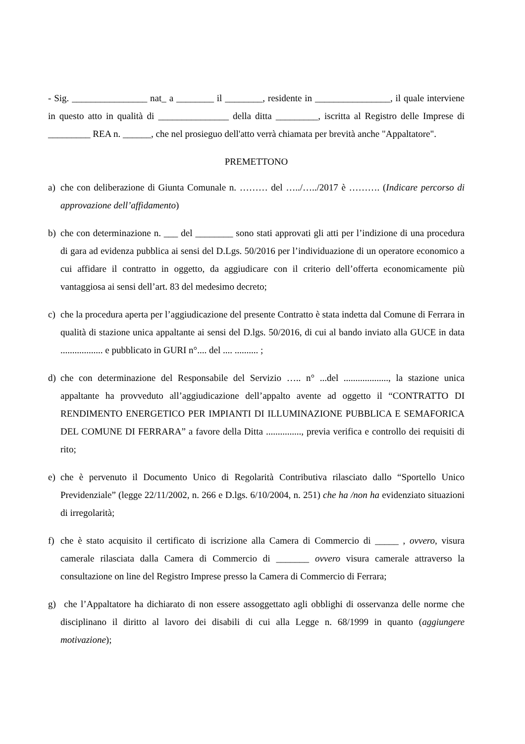- Sig. ________________ nat_ a ________ il ________, residente in ________________, il quale interviene in questo atto in qualità di _______________ della ditta _________, iscritta al Registro delle Imprese di _________ REA n. ______, che nel prosieguo dell'atto verrà chiamata per brevità anche "Appaltatore".
PREMETTONO
a) che con deliberazione di Giunta Comunale n. ……… del …../…../2017 è ………. (Indicare percorso di approvazione dell’affidamento)
b) che con determinazione n. ___ del ________ sono stati approvati gli atti per l’indizione di una procedura di gara ad evidenza pubblica ai sensi del D.Lgs. 50/2016 per l’individuazione di un operatore economico a cui affidare il contratto in oggetto, da aggiudicare con il criterio dell’offerta economicamente più vantaggiosa ai sensi dell’art. 83 del medesimo decreto;
c) che la procedura aperta per l’aggiudicazione del presente Contratto è stata indetta dal Comune di Ferrara in qualità di stazione unica appaltante ai sensi del D.lgs. 50/2016, di cui al bando inviato alla GUCE in data .................. e pubblicato in GURI n°.... del .... .......... ;
d) che con determinazione del Responsabile del Servizio ….. n° ...del ..................., la stazione unica appaltante ha provveduto all’aggiudicazione dell’appalto avente ad oggetto il “CONTRATTO DI RENDIMENTO ENERGETICO PER IMPIANTI DI ILLUMINAZIONE PUBBLICA E SEMAFORICA DEL COMUNE DI FERRARA” a favore della Ditta ..............., previa verifica e controllo dei requisiti di rito;
e) che è pervenuto il Documento Unico di Regolarità Contributiva rilasciato dallo “Sportello Unico Previdenziale” (legge 22/11/2002, n. 266 e D.lgs. 6/10/2004, n. 251) che ha /non ha evidenziato situazioni di irregolarità;
f) che è stato acquisito il certificato di iscrizione alla Camera di Commercio di _____ , ovvero, visura camerale rilasciata dalla Camera di Commercio di _______ ovvero visura camerale attraverso la consultazione on line del Registro Imprese presso la Camera di Commercio di Ferrara;
g) che l’Appaltatore ha dichiarato di non essere assoggettato agli obblighi di osservanza delle norme che disciplinano il diritto al lavoro dei disabili di cui alla Legge n. 68/1999 in quanto (aggiungere motivazione);